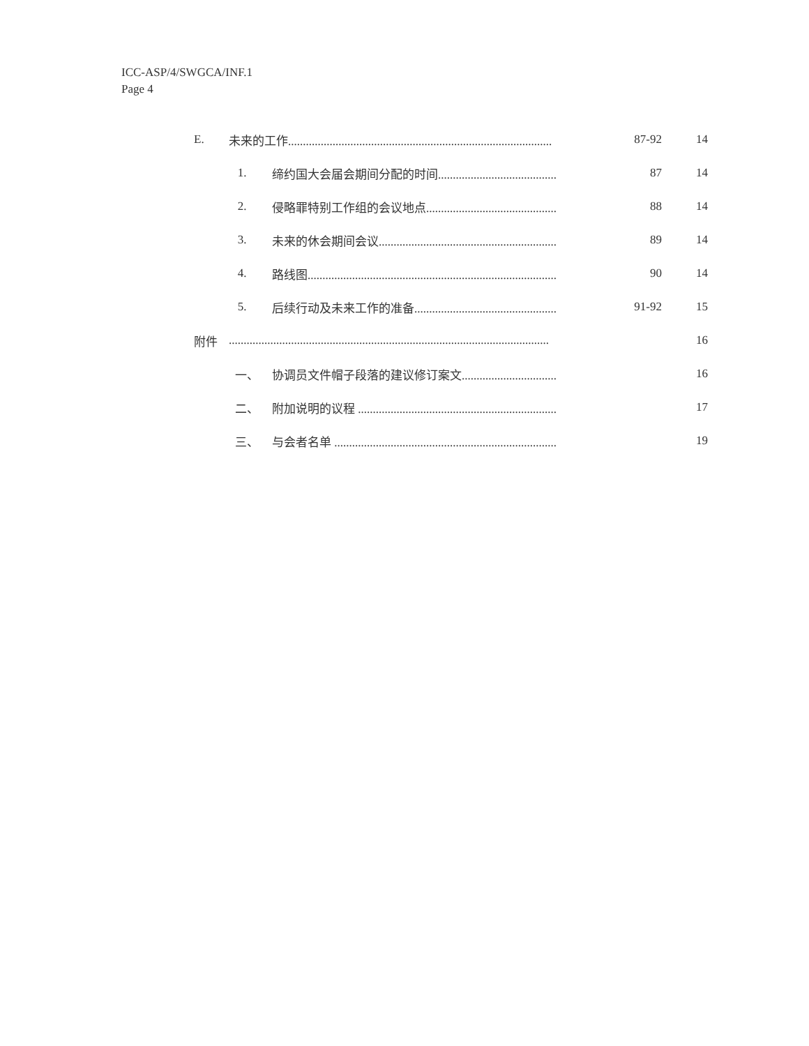ICC-ASP/4/SWGCA/INF.1
Page 4
| E. | 未来的工作......................................................................................... | | 87-92 | 14 |
| | 1. | 缔约国大会届会期间分配的时间........................................ | 87 | 14 |
| | 2. | 侵略罪特别工作组的会议地点............................................ | 88 | 14 |
| | 3. | 未来的休会期间会议............................................................ | 89 | 14 |
| | 4. | 路线图.................................................................................... | 90 | 14 |
| | 5. | 后续行动及未来工作的准备................................................ | 91-92 | 15 |
| 附件 | ............................................................................................................ | | | 16 |
| | 一、 | 协调员文件帽子段落的建议修订案文................................ | | 16 |
| | 二、 | 附加说明的议程 ................................................................... | | 17 |
| | 三、 | 与会者名单 ........................................................................... | | 19 |